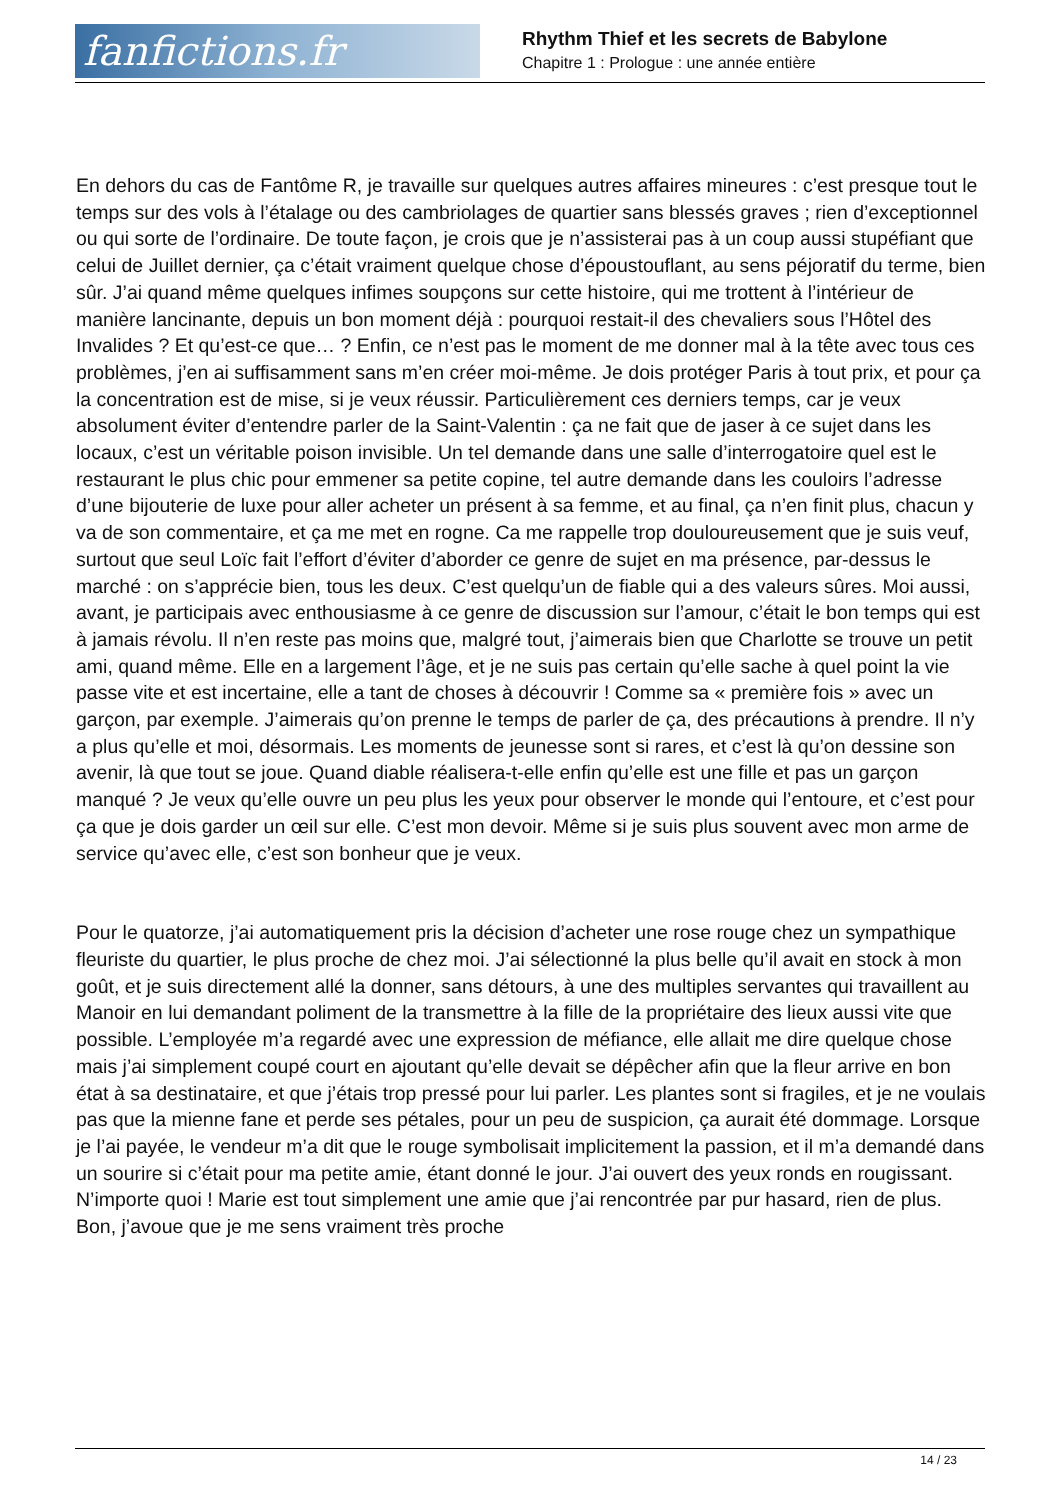fanfictions.fr
Rhythm Thief et les secrets de Babylone
Chapitre 1 : Prologue : une année entière
En dehors du cas de Fantôme R, je travaille sur quelques autres affaires mineures : c’est presque tout le temps sur des vols à l’étalage ou des cambriolages de quartier sans blessés graves ; rien d’exceptionnel ou qui sorte de l’ordinaire. De toute façon, je crois que je n’assisterai pas à un coup aussi stupéfiant que celui de Juillet dernier, ça c’était vraiment quelque chose d’époustouflant, au sens péjoratif du terme, bien sûr. J’ai quand même quelques infimes soupçons sur cette histoire, qui me trottent à l’intérieur de manière lancinante, depuis un bon moment déjà : pourquoi restait-il des chevaliers sous l’Hôtel des Invalides ? Et qu’est-ce que… ? Enfin, ce n’est pas le moment de me donner mal à la tête avec tous ces problèmes, j’en ai suffisamment sans m’en créer moi-même. Je dois protéger Paris à tout prix, et pour ça la concentration est de mise, si je veux réussir. Particulièrement ces derniers temps, car je veux absolument éviter d’entendre parler de la Saint-Valentin : ça ne fait que de jaser à ce sujet dans les locaux, c’est un véritable poison invisible. Un tel demande dans une salle d’interrogatoire quel est le restaurant le plus chic pour emmener sa petite copine, tel autre demande dans les couloirs l’adresse d’une bijouterie de luxe pour aller acheter un présent à sa femme, et au final, ça n’en finit plus, chacun y va de son commentaire, et ça me met en rogne. Ca me rappelle trop douloureusement que je suis veuf, surtout que seul Loïc fait l’effort d’éviter d’aborder ce genre de sujet en ma présence, par-dessus le marché : on s’apprécie bien, tous les deux. C’est quelqu’un de fiable qui a des valeurs sûres. Moi aussi, avant, je participais avec enthousiasme à ce genre de discussion sur l’amour, c’était le bon temps qui est à jamais révolu. Il n’en reste pas moins que, malgré tout, j’aimerais bien que Charlotte se trouve un petit ami, quand même. Elle en a largement l’âge, et je ne suis pas certain qu’elle sache à quel point la vie passe vite et est incertaine, elle a tant de choses à découvrir ! Comme sa « première fois » avec un garçon, par exemple. J’aimerais qu’on prenne le temps de parler de ça, des précautions à prendre. Il n’y a plus qu’elle et moi, désormais. Les moments de jeunesse sont si rares, et c’est là qu’on dessine son avenir, là que tout se joue. Quand diable réalisera-t-elle enfin qu’elle est une fille et pas un garçon manqué ? Je veux qu’elle ouvre un peu plus les yeux pour observer le monde qui l’entoure, et c’est pour ça que je dois garder un œil sur elle. C’est mon devoir. Même si je suis plus souvent avec mon arme de service qu’avec elle, c’est son bonheur que je veux.
Pour le quatorze, j’ai automatiquement pris la décision d’acheter une rose rouge chez un sympathique fleuriste du quartier, le plus proche de chez moi. J’ai sélectionné la plus belle qu’il avait en stock à mon goût, et je suis directement allé la donner, sans détours, à une des multiples servantes qui travaillent au Manoir en lui demandant poliment de la transmettre à la fille de la propriétaire des lieux aussi vite que possible. L’employée m’a regardé avec une expression de méfiance, elle allait me dire quelque chose mais j’ai simplement coupé court en ajoutant qu’elle devait se dépêcher afin que la fleur arrive en bon état à sa destinataire, et que j’étais trop pressé pour lui parler. Les plantes sont si fragiles, et je ne voulais pas que la mienne fane et perde ses pétales, pour un peu de suspicion, ça aurait été dommage. Lorsque je l’ai payée, le vendeur m’a dit que le rouge symbolisait implicitement la passion, et il m’a demandé dans un sourire si c’était pour ma petite amie, étant donné le jour. J’ai ouvert des yeux ronds en rougissant. N’importe quoi ! Marie est tout simplement une amie que j’ai rencontrée par pur hasard, rien de plus. Bon, j’avoue que je me sens vraiment très proche
14 / 23